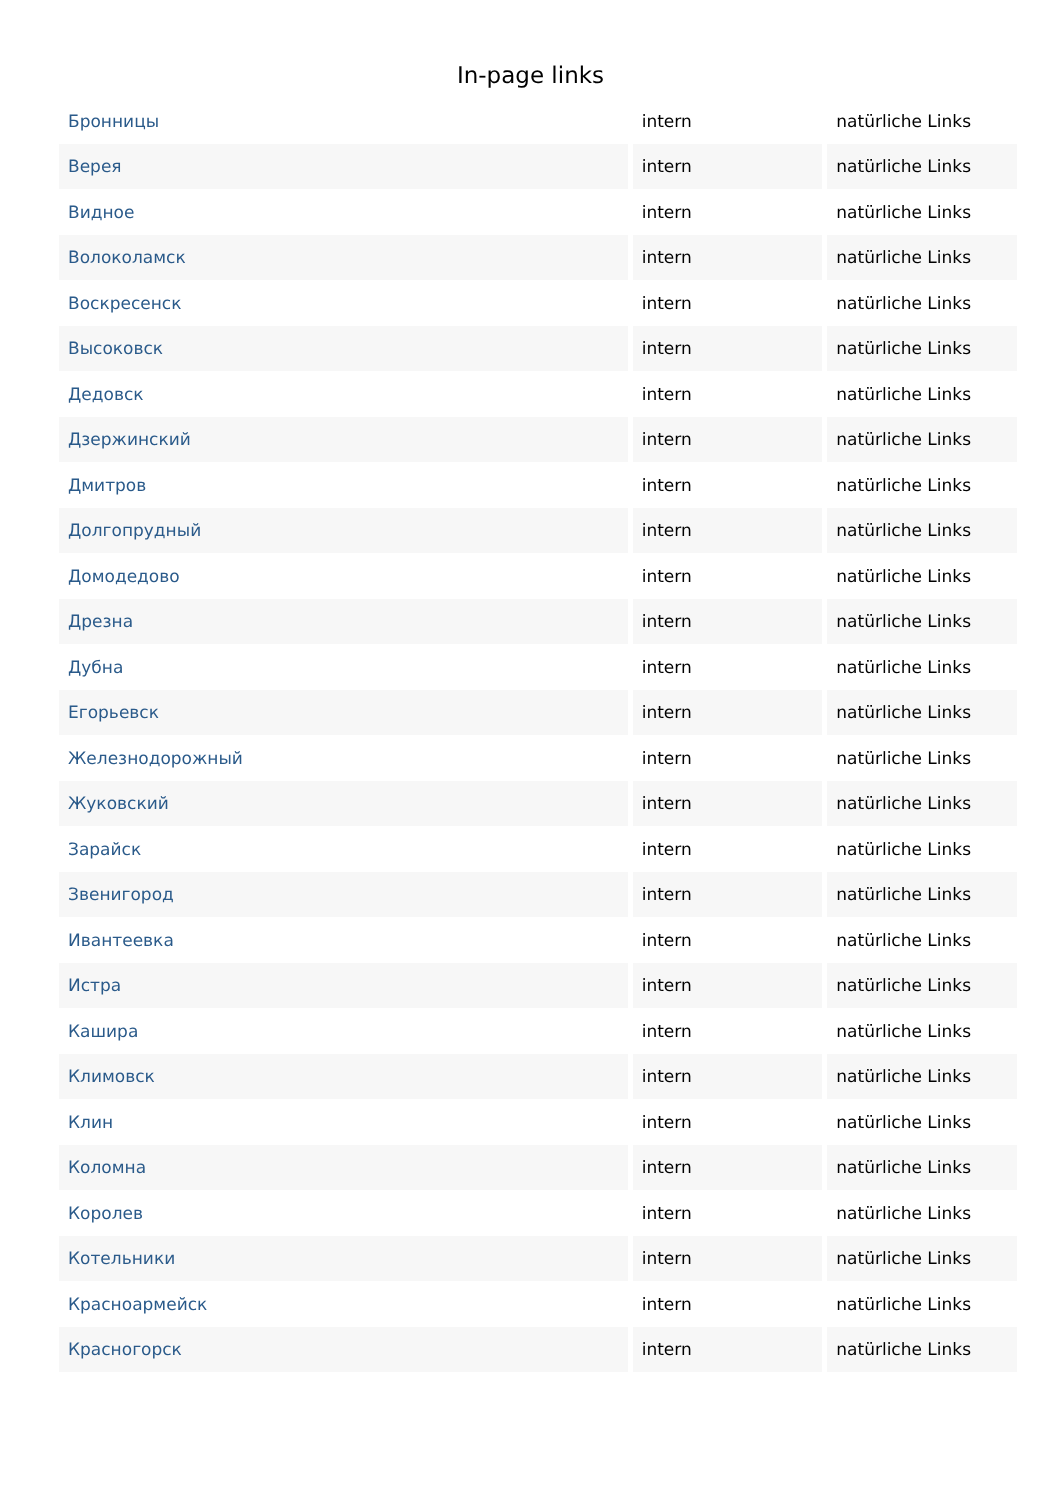In-page links
| Бронницы | intern | natürliche Links |
| Верея | intern | natürliche Links |
| Видное | intern | natürliche Links |
| Волоколамск | intern | natürliche Links |
| Воскресенск | intern | natürliche Links |
| Высоковск | intern | natürliche Links |
| Дедовск | intern | natürliche Links |
| Дзержинский | intern | natürliche Links |
| Дмитров | intern | natürliche Links |
| Долгопрудный | intern | natürliche Links |
| Домодедово | intern | natürliche Links |
| Дрезна | intern | natürliche Links |
| Дубна | intern | natürliche Links |
| Егорьевск | intern | natürliche Links |
| Железнодорожный | intern | natürliche Links |
| Жуковский | intern | natürliche Links |
| Зарайск | intern | natürliche Links |
| Звенигород | intern | natürliche Links |
| Ивантеевка | intern | natürliche Links |
| Истра | intern | natürliche Links |
| Кашира | intern | natürliche Links |
| Климовск | intern | natürliche Links |
| Клин | intern | natürliche Links |
| Коломна | intern | natürliche Links |
| Королев | intern | natürliche Links |
| Котельники | intern | natürliche Links |
| Красноармейск | intern | natürliche Links |
| Красногорск | intern | natürliche Links |